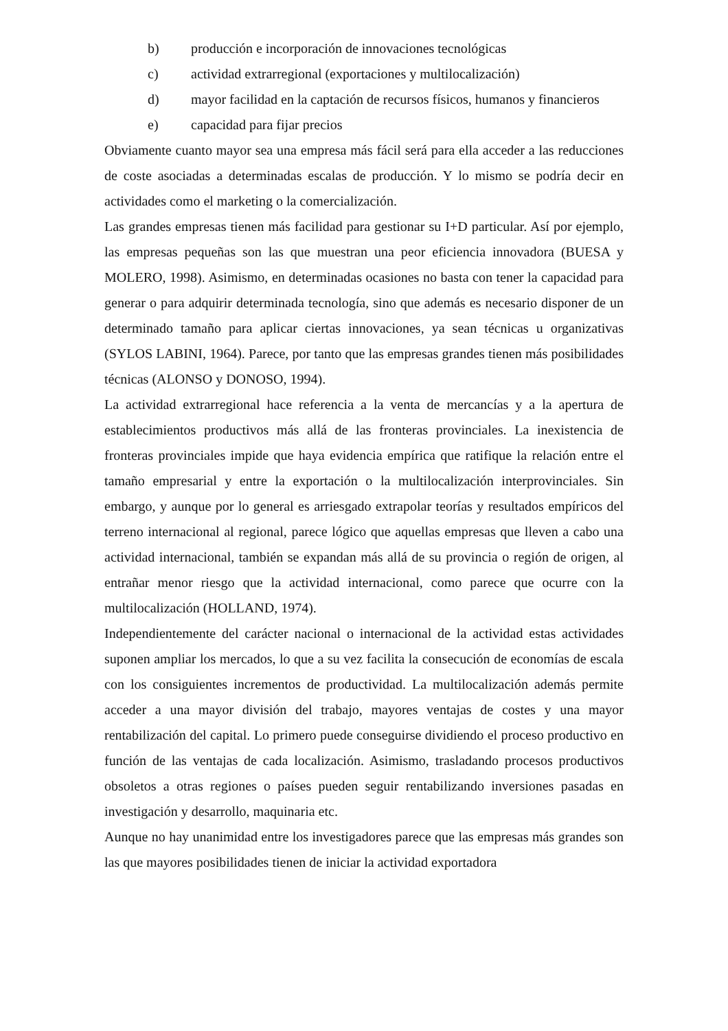b) producción e incorporación de innovaciones tecnológicas
c) actividad extrarregional (exportaciones y multilocalización)
d) mayor facilidad en la captación de recursos físicos, humanos y financieros
e) capacidad para fijar precios
Obviamente cuanto mayor sea una empresa más fácil será para ella acceder a las reducciones de coste asociadas a determinadas escalas de producción. Y lo mismo se podría decir en actividades como el marketing o la comercialización.
Las grandes empresas tienen más facilidad para gestionar su I+D particular. Así por ejemplo, las empresas pequeñas son las que muestran una peor eficiencia innovadora (BUESA y MOLERO, 1998). Asimismo, en determinadas ocasiones no basta con tener la capacidad para generar o para adquirir determinada tecnología, sino que además es necesario disponer de un determinado tamaño para aplicar ciertas innovaciones, ya sean técnicas u organizativas (SYLOS LABINI, 1964). Parece, por tanto que las empresas grandes tienen más posibilidades técnicas (ALONSO y DONOSO, 1994).
La actividad extrarregional hace referencia a la venta de mercancías y a la apertura de establecimientos productivos más allá de las fronteras provinciales. La inexistencia de fronteras provinciales impide que haya evidencia empírica que ratifique la relación entre el tamaño empresarial y entre la exportación o la multilocalización interprovinciales. Sin embargo, y aunque por lo general es arriesgado extrapolar teorías y resultados empíricos del terreno internacional al regional, parece lógico que aquellas empresas que lleven a cabo una actividad internacional, también se expandan más allá de su provincia o región de origen, al entrañar menor riesgo que la actividad internacional, como parece que ocurre con la multilocalización (HOLLAND, 1974).
Independientemente del carácter nacional o internacional de la actividad estas actividades suponen ampliar los mercados, lo que a su vez facilita la consecución de economías de escala con los consiguientes incrementos de productividad. La multilocalización además permite acceder a una mayor división del trabajo, mayores ventajas de costes y una mayor rentabilización del capital. Lo primero puede conseguirse dividiendo el proceso productivo en función de las ventajas de cada localización. Asimismo, trasladando procesos productivos obsoletos a otras regiones o países pueden seguir rentabilizando inversiones pasadas en investigación y desarrollo, maquinaria etc.
Aunque no hay unanimidad entre los investigadores parece que las empresas más grandes son las que mayores posibilidades tienen de iniciar la actividad exportadora